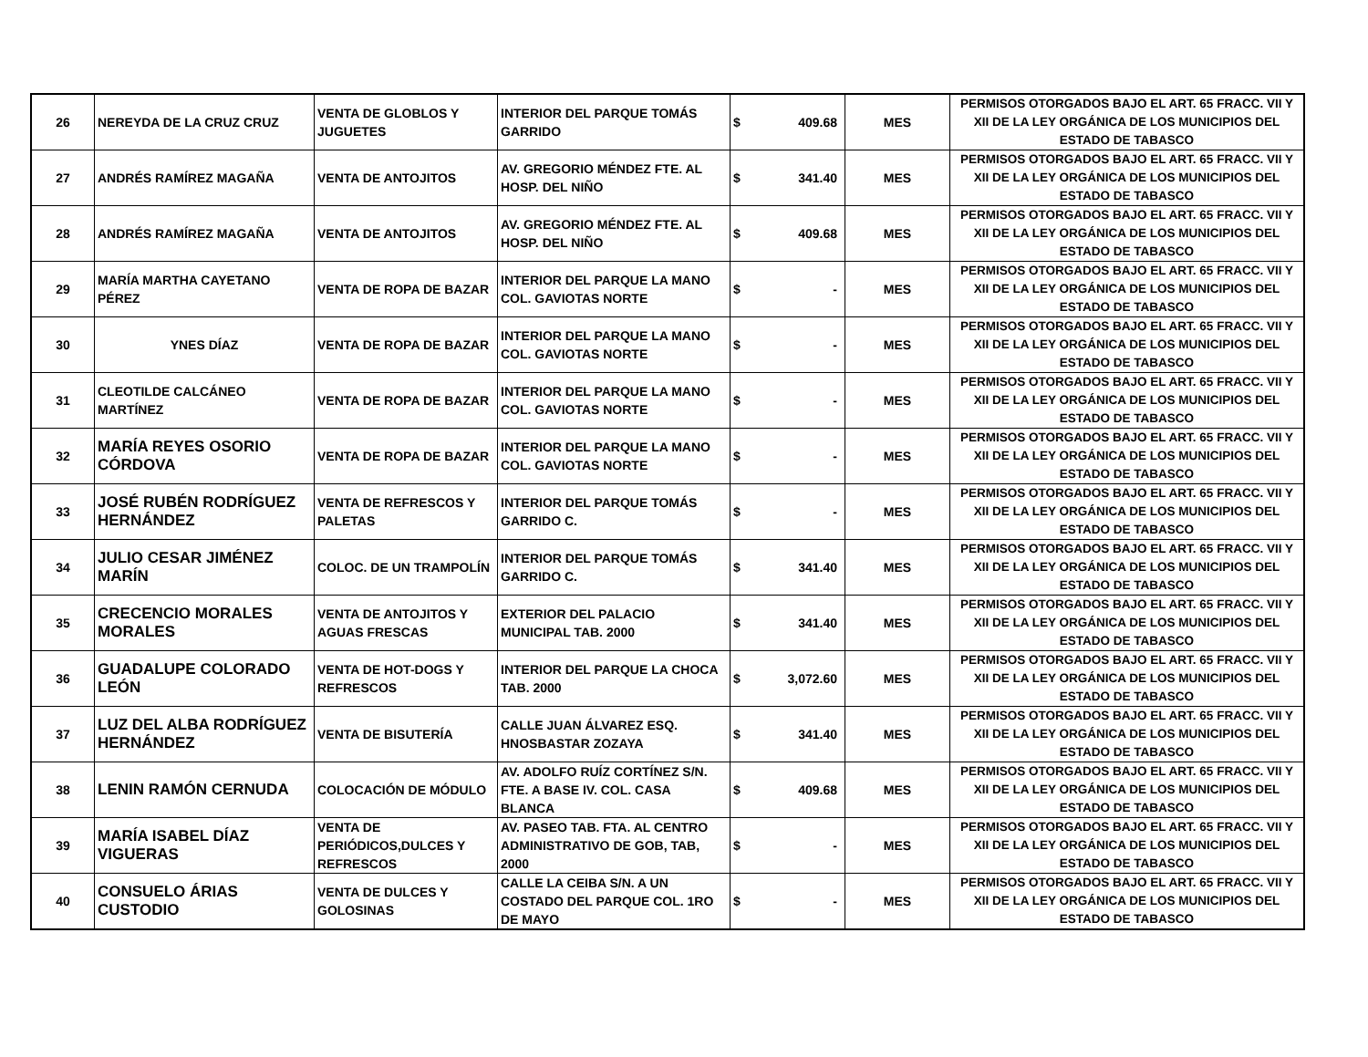| 26 | NEREYDA DE LA CRUZ CRUZ | VENTA DE GLOBLOS Y JUGUETES | INTERIOR DEL PARQUE TOMÁS GARRIDO | $ | 409.68 | MES | PERMISOS OTORGADOS BAJO EL ART. 65 FRACC. VII Y XII DE LA LEY ORGÁNICA DE LOS MUNICIPIOS DEL ESTADO DE TABASCO |
| 27 | ANDRÉS RAMÍREZ MAGAÑA | VENTA DE ANTOJITOS | AV. GREGORIO MÉNDEZ FTE. AL HOSP. DEL NIÑO | $ | 341.40 | MES | PERMISOS OTORGADOS BAJO EL ART. 65 FRACC. VII Y XII DE LA LEY ORGÁNICA DE LOS MUNICIPIOS DEL ESTADO DE TABASCO |
| 28 | ANDRÉS RAMÍREZ MAGAÑA | VENTA DE ANTOJITOS | AV. GREGORIO MÉNDEZ FTE. AL HOSP. DEL NIÑO | $ | 409.68 | MES | PERMISOS OTORGADOS BAJO EL ART. 65 FRACC. VII Y XII DE LA LEY ORGÁNICA DE LOS MUNICIPIOS DEL ESTADO DE TABASCO |
| 29 | MARÍA MARTHA CAYETANO PÉREZ | VENTA DE ROPA DE BAZAR | INTERIOR DEL PARQUE LA MANO COL. GAVIOTAS NORTE | $ | - | MES | PERMISOS OTORGADOS BAJO EL ART. 65 FRACC. VII Y XII DE LA LEY ORGÁNICA DE LOS MUNICIPIOS DEL ESTADO DE TABASCO |
| 30 | YNES DÍAZ | VENTA DE ROPA DE BAZAR | INTERIOR DEL PARQUE LA MANO COL. GAVIOTAS NORTE | $ | - | MES | PERMISOS OTORGADOS BAJO EL ART. 65 FRACC. VII Y XII DE LA LEY ORGÁNICA DE LOS MUNICIPIOS DEL ESTADO DE TABASCO |
| 31 | CLEOTILDE CALCÁNEO MARTÍNEZ | VENTA DE ROPA DE BAZAR | INTERIOR DEL PARQUE LA MANO COL. GAVIOTAS NORTE | $ | - | MES | PERMISOS OTORGADOS BAJO EL ART. 65 FRACC. VII Y XII DE LA LEY ORGÁNICA DE LOS MUNICIPIOS DEL ESTADO DE TABASCO |
| 32 | MARÍA REYES OSORIO CÓRDOVA | VENTA DE ROPA DE BAZAR | INTERIOR DEL PARQUE LA MANO COL. GAVIOTAS NORTE | $ | - | MES | PERMISOS OTORGADOS BAJO EL ART. 65 FRACC. VII Y XII DE LA LEY ORGÁNICA DE LOS MUNICIPIOS DEL ESTADO DE TABASCO |
| 33 | JOSÉ RUBÉN RODRÍGUEZ HERNÁNDEZ | VENTA DE REFRESCOS Y PALETAS | INTERIOR DEL PARQUE TOMÁS GARRIDO C. | $ | - | MES | PERMISOS OTORGADOS BAJO EL ART. 65 FRACC. VII Y XII DE LA LEY ORGÁNICA DE LOS MUNICIPIOS DEL ESTADO DE TABASCO |
| 34 | JULIO CESAR JIMÉNEZ MARÍN | COLOC. DE UN TRAMPOLÍN | INTERIOR DEL PARQUE TOMÁS GARRIDO C. | $ | 341.40 | MES | PERMISOS OTORGADOS BAJO EL ART. 65 FRACC. VII Y XII DE LA LEY ORGÁNICA DE LOS MUNICIPIOS DEL ESTADO DE TABASCO |
| 35 | CRECENCIO MORALES MORALES | VENTA DE ANTOJITOS Y AGUAS FRESCAS | EXTERIOR DEL PALACIO MUNICIPAL TAB. 2000 | $ | 341.40 | MES | PERMISOS OTORGADOS BAJO EL ART. 65 FRACC. VII Y XII DE LA LEY ORGÁNICA DE LOS MUNICIPIOS DEL ESTADO DE TABASCO |
| 36 | GUADALUPE COLORADO LEÓN | VENTA DE HOT-DOGS Y REFRESCOS | INTERIOR DEL PARQUE LA CHOCA TAB. 2000 | $ | 3,072.60 | MES | PERMISOS OTORGADOS BAJO EL ART. 65 FRACC. VII Y XII DE LA LEY ORGÁNICA DE LOS MUNICIPIOS DEL ESTADO DE TABASCO |
| 37 | LUZ DEL ALBA RODRÍGUEZ HERNÁNDEZ | VENTA DE BISUTERÍA | CALLE JUAN ÁLVAREZ ESQ. HNOSBASTAR ZOZAYA | $ | 341.40 | MES | PERMISOS OTORGADOS BAJO EL ART. 65 FRACC. VII Y XII DE LA LEY ORGÁNICA DE LOS MUNICIPIOS DEL ESTADO DE TABASCO |
| 38 | LENIN RAMÓN CERNUDA | COLOCACIÓN DE MÓDULO | AV. ADOLFO RUÍZ CORTÍNEZ S/N. FTE. A BASE IV. COL. CASA BLANCA | $ | 409.68 | MES | PERMISOS OTORGADOS BAJO EL ART. 65 FRACC. VII Y XII DE LA LEY ORGÁNICA DE LOS MUNICIPIOS DEL ESTADO DE TABASCO |
| 39 | MARÍA ISABEL DÍAZ VIGUERAS | VENTA DE PERIÓDICOS,DULCES Y REFRESCOS | AV. PASEO TAB. FTA. AL CENTRO ADMINISTRATIVO DE GOB, TAB, 2000 | $ | - | MES | PERMISOS OTORGADOS BAJO EL ART. 65 FRACC. VII Y XII DE LA LEY ORGÁNICA DE LOS MUNICIPIOS DEL ESTADO DE TABASCO |
| 40 | CONSUELO ÁRIAS CUSTODIO | VENTA DE DULCES Y GOLOSINAS | CALLE LA CEIBA S/N. A UN COSTADO DEL PARQUE COL. 1RO DE MAYO | $ | - | MES | PERMISOS OTORGADOS BAJO EL ART. 65 FRACC. VII Y XII DE LA LEY ORGÁNICA DE LOS MUNICIPIOS DEL ESTADO DE TABASCO |